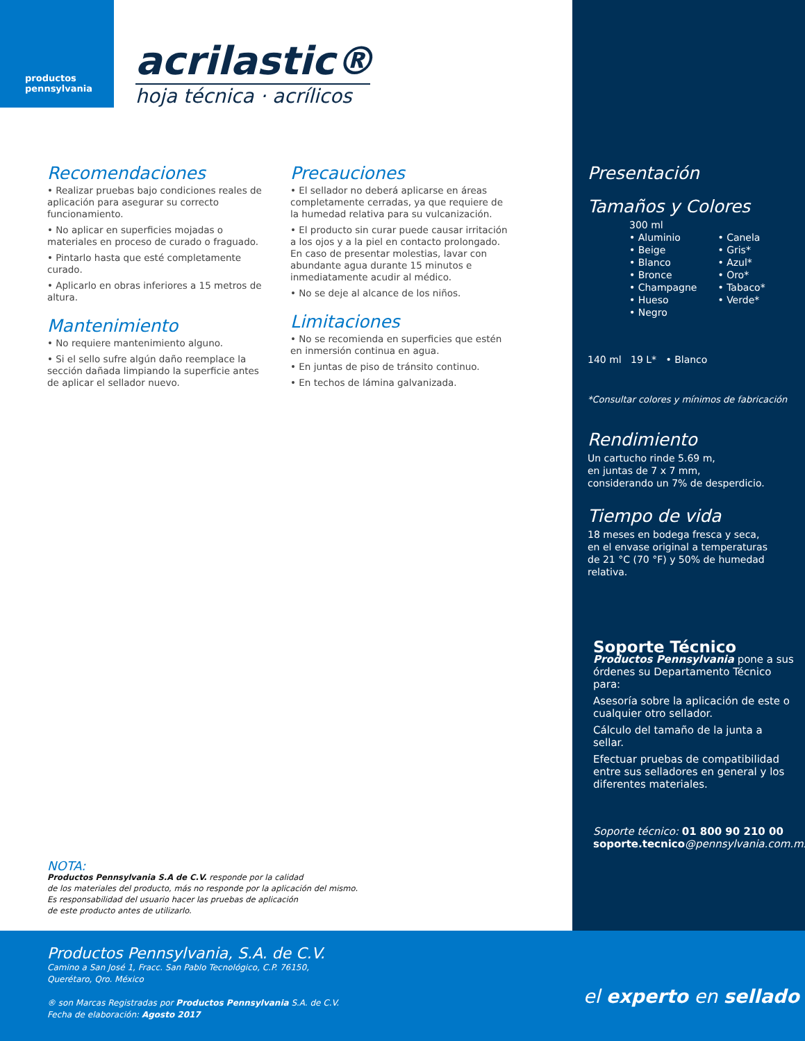productos
pennsylvania
acrilastic®
hoja técnica · acrílicos
Recomendaciones
• Realizar pruebas bajo condiciones reales de aplicación para asegurar su correcto funcionamiento.
• No aplicar en superficies mojadas o materiales en proceso de curado o fraguado.
• Pintarlo hasta que esté completamente curado.
• Aplicarlo en obras inferiores a 15 metros de altura.
Mantenimiento
• No requiere mantenimiento alguno.
• Si el sello sufre algún daño reemplace la sección dañada limpiando la superficie antes de aplicar el sellador nuevo.
Precauciones
• El sellador no deberá aplicarse en áreas completamente cerradas, ya que requiere de la humedad relativa para su vulcanización.
• El producto sin curar puede causar irritación a los ojos y a la piel en contacto prolongado. En caso de presentar molestias, lavar con abundante agua durante 15 minutos e inmediatamente acudir al médico.
• No se deje al alcance de los niños.
Limitaciones
• No se recomienda en superficies que estén en inmersión continua en agua.
• En juntas de piso de tránsito continuo.
• En techos de lámina galvanizada.
NOTA:
Productos Pennsylvania S.A de C.V. responde por la calidad
de los materiales del producto, más no responde por la aplicación del mismo.
Es responsabilidad del usuario hacer las pruebas de aplicación
de este producto antes de utilizarlo.
Presentación
Tamaños y Colores
300 ml
• Aluminio
• Beige
• Blanco
• Bronce
• Champagne
• Hueso
• Negro
• Canela
• Gris*
• Azul*
• Oro*
• Tabaco*
• Verde*
140 ml 19 L* • Blanco
*Consultar colores y mínimos de fabricación
Rendimiento
Un cartucho rinde 5.69 m,
en juntas de 7 x 7 mm,
considerando un 7% de desperdicio.
Tiempo de vida
18 meses en bodega fresca y seca,
en el envase original a temperaturas
de 21 °C (70 °F) y 50% de humedad relativa.
Soporte Técnico
Productos Pennsylvania pone a sus órdenes su Departamento Técnico para:
Asesoría sobre la aplicación de este o cualquier otro sellador.
Cálculo del tamaño de la junta a sellar.
Efectuar pruebas de compatibilidad entre sus selladores en general y los diferentes materiales.
Soporte técnico: 01 800 90 210 00
soporte.tecnico@pennsylvania.com.mx
Productos Pennsylvania, S.A. de C.V.
Camino a San José 1, Fracc. San Pablo Tecnológico, C.P. 76150,
Querétaro, Qro. México
® son Marcas Registradas por Productos Pennsylvania S.A. de C.V.
Fecha de elaboración: Agosto 2017
el experto en sellado